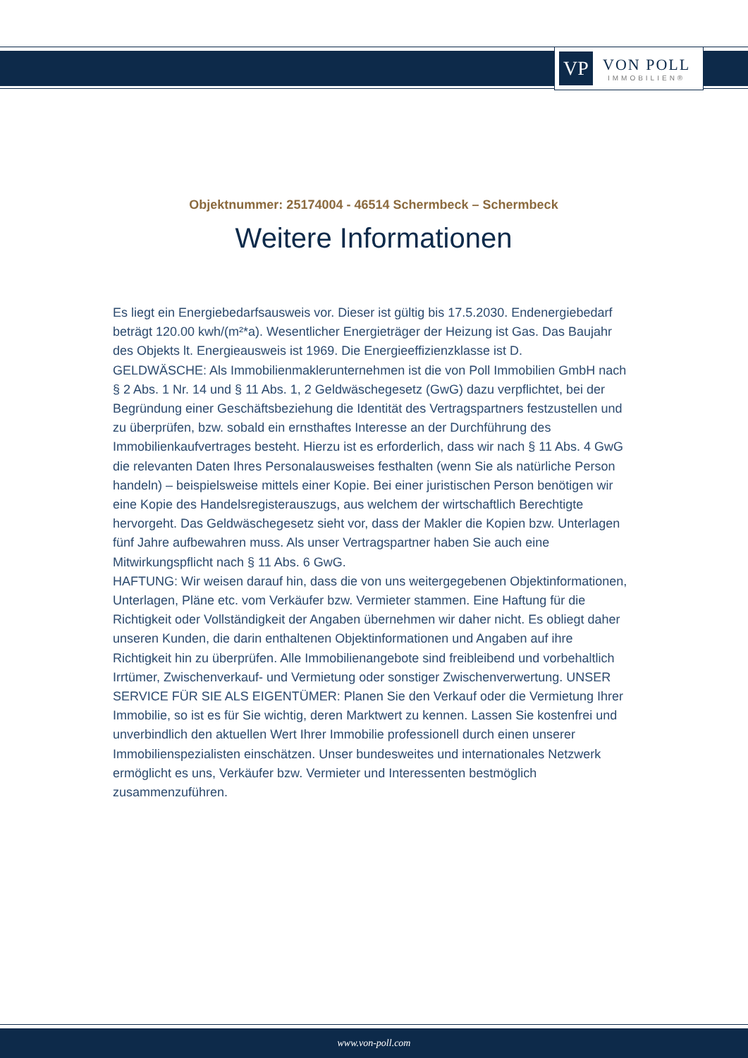VP
VON POLL
IMMOBILIEN®
Objektnummer: 25174004 - 46514 Schermbeck – Schermbeck
Weitere Informationen
Es liegt ein Energiebedarfsausweis vor. Dieser ist gültig bis 17.5.2030. Endenergiebedarf beträgt 120.00 kwh/(m²*a). Wesentlicher Energieträger der Heizung ist Gas. Das Baujahr des Objekts lt. Energieausweis ist 1969. Die Energieeffizienzklasse ist D.
GELDWÄSCHE: Als Immobilienmaklerunternehmen ist die von Poll Immobilien GmbH nach § 2 Abs. 1 Nr. 14 und § 11 Abs. 1, 2 Geldwäschegesetz (GwG) dazu verpflichtet, bei der Begründung einer Geschäftsbeziehung die Identität des Vertragspartners festzustellen und zu überprüfen, bzw. sobald ein ernsthaftes Interesse an der Durchführung des Immobilienkaufvertrages besteht. Hierzu ist es erforderlich, dass wir nach § 11 Abs. 4 GwG die relevanten Daten Ihres Personalausweises festhalten (wenn Sie als natürliche Person handeln) – beispielsweise mittels einer Kopie. Bei einer juristischen Person benötigen wir eine Kopie des Handelsregisterauszugs, aus welchem der wirtschaftlich Berechtigte hervorgeht. Das Geldwäschegesetz sieht vor, dass der Makler die Kopien bzw. Unterlagen fünf Jahre aufbewahren muss. Als unser Vertragspartner haben Sie auch eine Mitwirkungspflicht nach § 11 Abs. 6 GwG.
HAFTUNG: Wir weisen darauf hin, dass die von uns weitergegebenen Objektinformationen, Unterlagen, Pläne etc. vom Verkäufer bzw. Vermieter stammen. Eine Haftung für die Richtigkeit oder Vollständigkeit der Angaben übernehmen wir daher nicht. Es obliegt daher unseren Kunden, die darin enthaltenen Objektinformationen und Angaben auf ihre Richtigkeit hin zu überprüfen. Alle Immobilienangebote sind freibleibend und vorbehaltlich Irrtümer, Zwischenverkauf- und Vermietung oder sonstiger Zwischenverwertung. UNSER SERVICE FÜR SIE ALS EIGENTÜMER: Planen Sie den Verkauf oder die Vermietung Ihrer Immobilie, so ist es für Sie wichtig, deren Marktwert zu kennen. Lassen Sie kostenfrei und unverbindlich den aktuellen Wert Ihrer Immobilie professionell durch einen unserer Immobilienspezialisten einschätzen. Unser bundesweites und internationales Netzwerk ermöglicht es uns, Verkäufer bzw. Vermieter und Interessenten bestmöglich zusammenzuführen.
www.von-poll.com